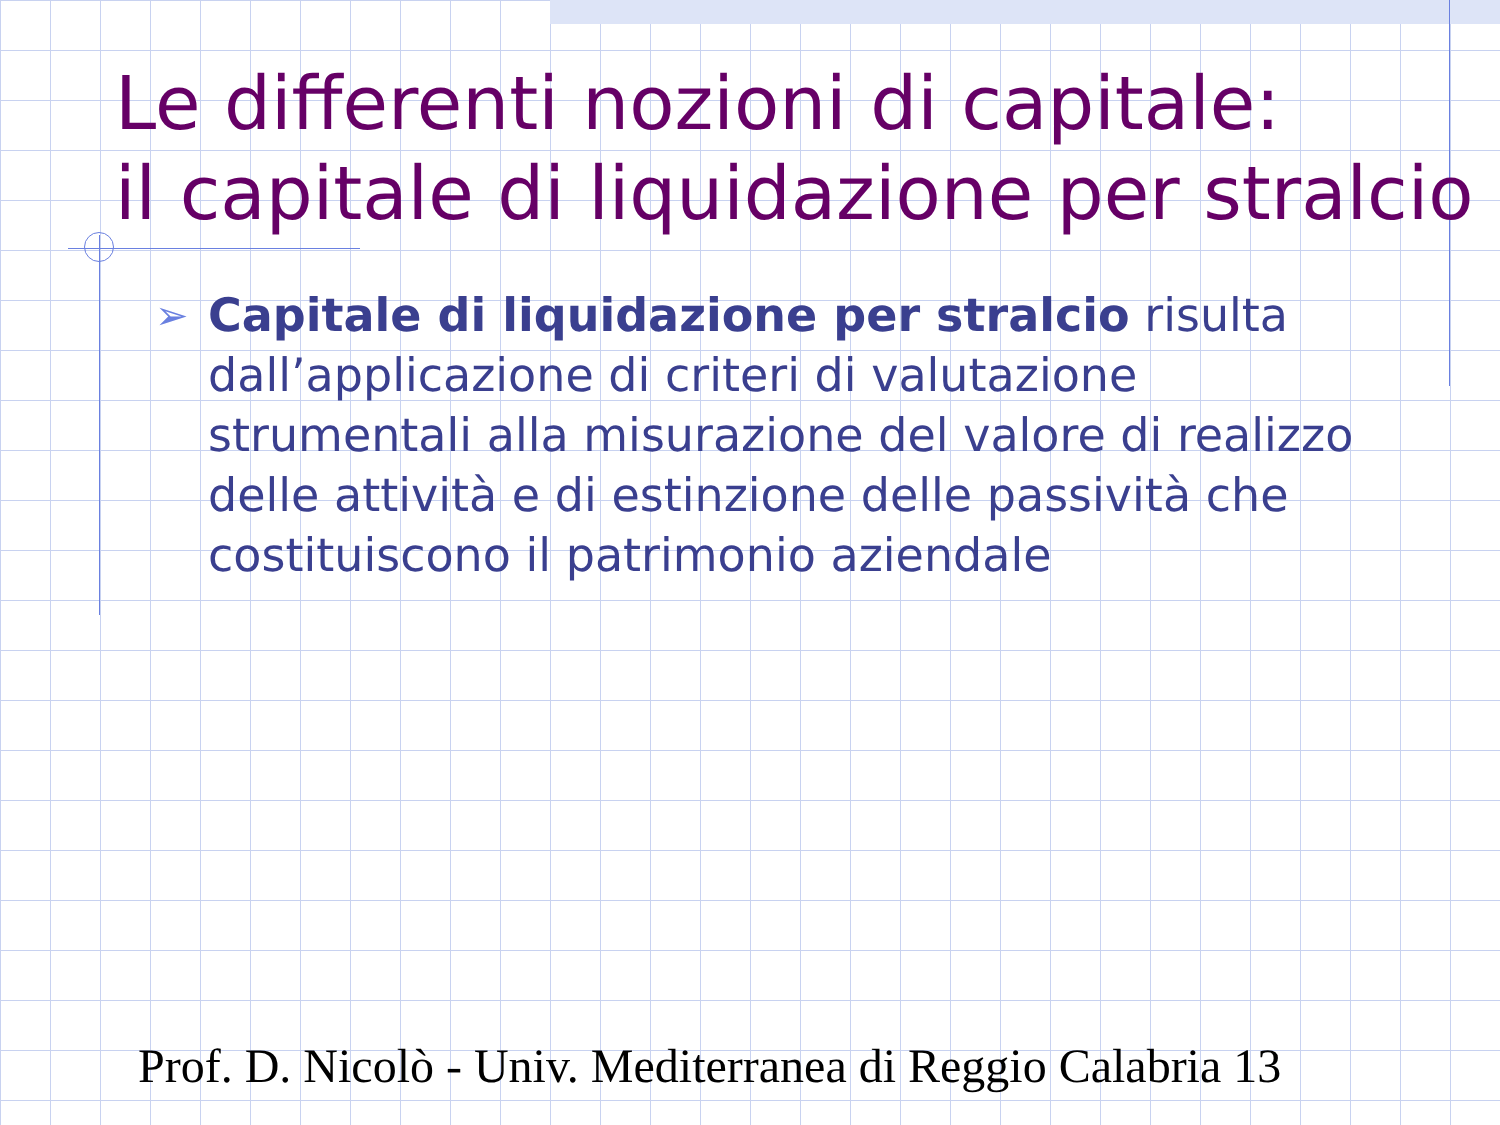Le differenti nozioni di capitale:
il capitale di liquidazione per stralcio
➢
Capitale di liquidazione per stralcio risulta dall’applicazione di criteri di valutazione strumentali alla misurazione del valore di realizzo delle attività e di estinzione delle passività che costituiscono il patrimonio aziendale
Prof. D. Nicolò - Univ. Mediterranea di Reggio Calabria 13